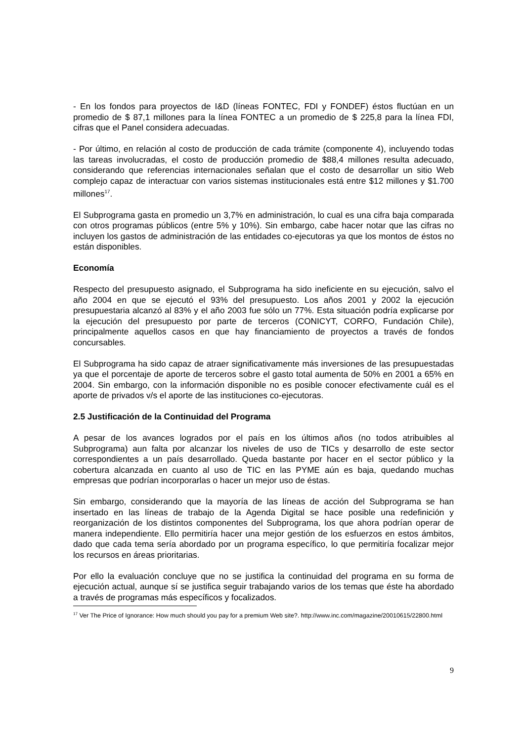- En los fondos para proyectos de I&D (líneas FONTEC, FDI y FONDEF) éstos fluctúan en un promedio de $ 87,1 millones para la línea FONTEC a un promedio de $ 225,8 para la línea FDI, cifras que el Panel considera adecuadas.
- Por último, en relación al costo de producción de cada trámite (componente 4), incluyendo todas las tareas involucradas, el costo de producción promedio de $88,4 millones resulta adecuado, considerando que referencias internacionales señalan que el costo de desarrollar un sitio Web complejo capaz de interactuar con varios sistemas institucionales está entre $12 millones y $1.700 millones<sup>17</sup>.
El Subprograma gasta en promedio un 3,7% en administración, lo cual es una cifra baja comparada con otros programas públicos (entre 5% y 10%). Sin embargo, cabe hacer notar que las cifras no incluyen los gastos de administración de las entidades co-ejecutoras ya que los montos de éstos no están disponibles.
Economía
Respecto del presupuesto asignado, el Subprograma ha sido ineficiente en su ejecución, salvo el año 2004 en que se ejecutó el 93% del presupuesto. Los años 2001 y 2002 la ejecución presupuestaria alcanzó al 83% y el año 2003 fue sólo un 77%. Esta situación podría explicarse por la ejecución del presupuesto por parte de terceros (CONICYT, CORFO, Fundación Chile), principalmente aquellos casos en que hay financiamiento de proyectos a través de fondos concursables.
El Subprograma ha sido capaz de atraer significativamente más inversiones de las presupuestadas ya que el porcentaje de aporte de terceros sobre el gasto total aumenta de 50% en 2001 a 65% en 2004. Sin embargo, con la información disponible no es posible conocer efectivamente cuál es el aporte de privados v/s el aporte de las instituciones co-ejecutoras.
2.5 Justificación de la Continuidad del Programa
A pesar de los avances logrados por el país en los últimos años (no todos atribuibles al Subprograma) aun falta por alcanzar los niveles de uso de TICs y desarrollo de este sector correspondientes a un país desarrollado. Queda bastante por hacer en el sector público y la cobertura alcanzada en cuanto al uso de TIC en las PYME aún es baja, quedando muchas empresas que podrían incorporarlas o hacer un mejor uso de éstas.
Sin embargo, considerando que la mayoría de las líneas de acción del Subprograma se han insertado en las líneas de trabajo de la Agenda Digital se hace posible una redefinición y reorganización de los distintos componentes del Subprograma, los que ahora podrían operar de manera independiente. Ello permitiría hacer una mejor gestión de los esfuerzos en estos ámbitos, dado que cada tema sería abordado por un programa específico, lo que permitiría focalizar mejor los recursos en áreas prioritarias.
Por ello la evaluación concluye que no se justifica la continuidad del programa en su forma de ejecución actual, aunque sí se justifica seguir trabajando varios de los temas que éste ha abordado a través de programas más específicos y focalizados.
<sup>17</sup> Ver The Price of Ignorance: How much should you pay for a premium Web site?. http://www.inc.com/magazine/20010615/22800.html
9